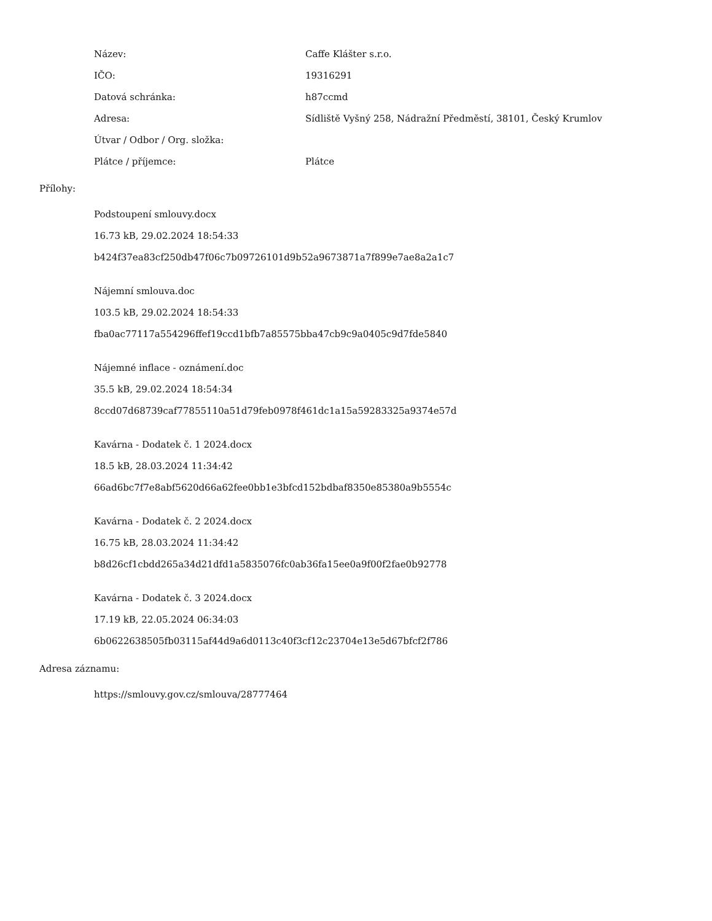| Název: | Caffe Klášter s.r.o. |
| IČO: | 19316291 |
| Datová schránka: | h87ccmd |
| Adresa: | Sídliště Vyšný 258, Nádražní Předměstí, 38101, Český Krumlov |
| Útvar / Odbor / Org. složka: | |
| Plátce / příjemce: | Plátce |
Přílohy:
Podstoupení smlouvy.docx
16.73 kB, 29.02.2024 18:54:33
b424f37ea83cf250db47f06c7b09726101d9b52a9673871a7f899e7ae8a2a1c7
Nájemní smlouva.doc
103.5 kB, 29.02.2024 18:54:33
fba0ac77117a554296ffef19ccd1bfb7a85575bba47cb9c9a0405c9d7fde5840
Nájemné inflace - oznámení.doc
35.5 kB, 29.02.2024 18:54:34
8ccd07d68739caf77855110a51d79feb0978f461dc1a15a59283325a9374e57d
Kavárna - Dodatek č. 1 2024.docx
18.5 kB, 28.03.2024 11:34:42
66ad6bc7f7e8abf5620d66a62fee0bb1e3bfcd152bdbaf8350e85380a9b5554c
Kavárna - Dodatek č. 2 2024.docx
16.75 kB, 28.03.2024 11:34:42
b8d26cf1cbdd265a34d21dfd1a5835076fc0ab36fa15ee0a9f00f2fae0b92778
Kavárna - Dodatek č. 3 2024.docx
17.19 kB, 22.05.2024 06:34:03
6b0622638505fb03115af44d9a6d0113c40f3cf12c23704e13e5d67bfcf2f786
Adresa záznamu:
https://smlouvy.gov.cz/smlouva/28777464